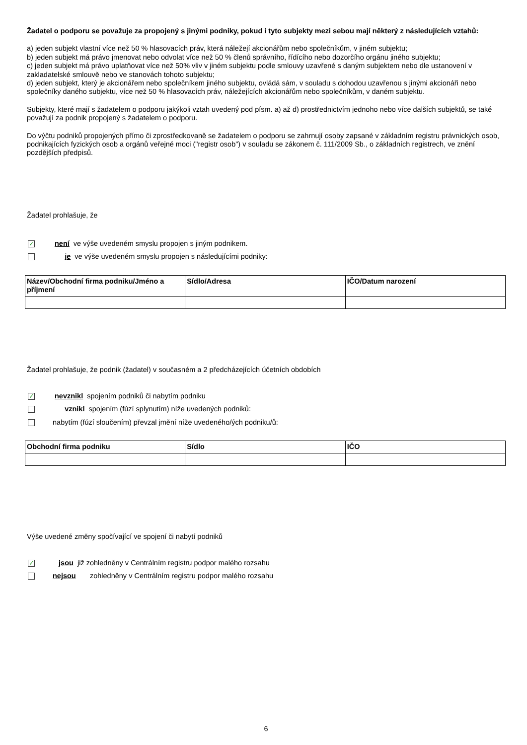Žadatel o podporu se považuje za propojený s jinými podniky, pokud i tyto subjekty mezi sebou mají některý z následujících vztahů:
a) jeden subjekt vlastní více než 50 % hlasovacích práv, která náležejí akcionářům nebo společníkům, v jiném subjektu;
b) jeden subjekt má právo jmenovat nebo odvolat více než 50 % členů správního, řídícího nebo dozorčího orgánu jiného subjektu;
c) jeden subjekt má právo uplatňovat více než 50% vliv v jiném subjektu podle smlouvy uzavřené s daným subjektem nebo dle ustanovení v zakladatelské smlouvě nebo ve stanovách tohoto subjektu;
d) jeden subjekt, který je akcionářem nebo společníkem jiného subjektu, ovládá sám, v souladu s dohodou uzavřenou s jinými akcionáři nebo společníky daného subjektu, více než 50 % hlasovacích práv, náležejících akcionářům nebo společníkům, v daném subjektu.
Subjekty, které mají s žadatelem o podporu jakýkoli vztah uvedený pod písm. a) až d) prostřednictvím jednoho nebo více dalších subjektů, se také považují za podnik propojený s žadatelem o podporu.
Do výčtu podniků propojených přímo či zprostředkovaně se žadatelem o podporu se zahrnují osoby zapsané v základním registru právnických osob, podnikajících fyzických osob a orgánů veřejné moci ("registr osob") v souladu se zákonem č. 111/2009 Sb., o základních registrech, ve znění pozdějších předpisů.
Žadatel prohlašuje, že
✓ není ve výše uvedeném smyslu propojen s jiným podnikem.
je ve výše uvedeném smyslu propojen s následujícími podniky:
| Název/Obchodní firma podniku/Jméno a příjmení | Sídlo/Adresa | IČO/Datum narození |
| --- | --- | --- |
Žadatel prohlašuje, že podnik (žadatel) v současném a 2 předcházejících účetních obdobích
✓ nevznikl spojením podniků či nabytím podniku
vznikl spojením (fúzí splynutím) níže uvedených podniků:
nabytím (fúzí sloučením) převzal jmění níže uvedeného/ých podniku/ů:
| Obchodní firma podniku | Sídlo | IČO |
| --- | --- | --- |
Výše uvedené změny spočívající ve spojení či nabytí podniků
✓ jsou již zohledněny v Centrálním registru podpor malého rozsahu
nejsou zohledněny v Centrálním registru podpor malého rozsahu
6